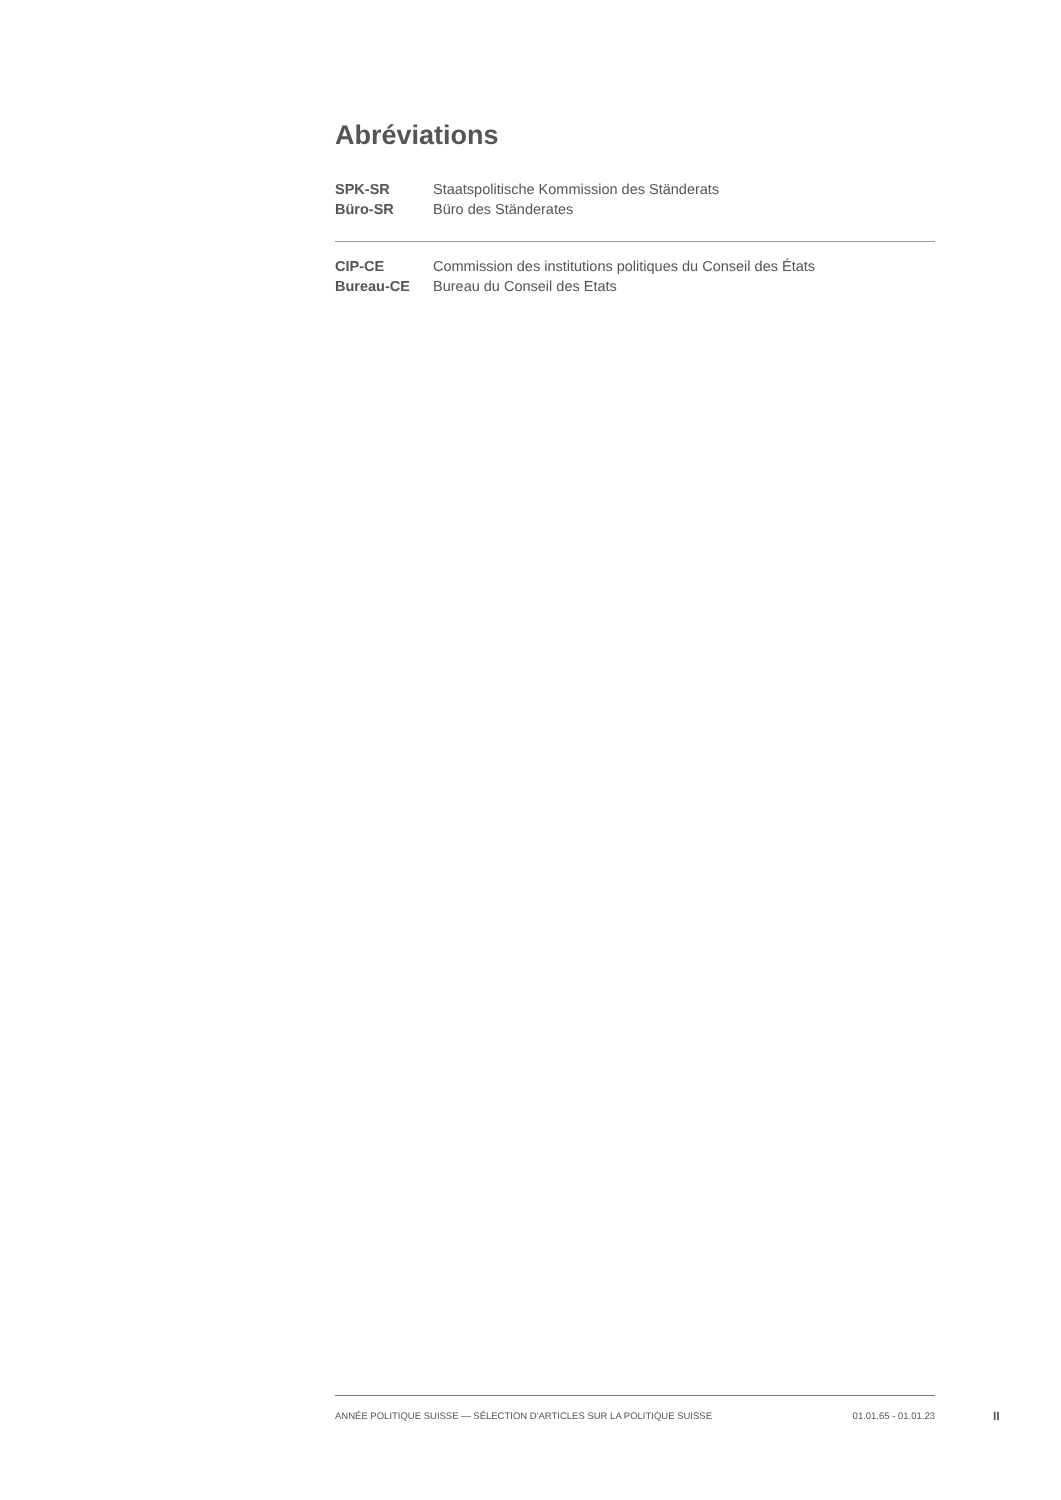Abréviations
| SPK-SR | Staatspolitische Kommission des Ständerats |
| Büro-SR | Büro des Ständerates |
| CIP-CE | Commission des institutions politiques du Conseil des États |
| Bureau-CE | Bureau du Conseil des Etats |
ANNÉE POLITIQUE SUISSE — SÉLECTION D'ARTICLES SUR LA POLITIQUE SUISSE 01.01.65 - 01.01.23
II